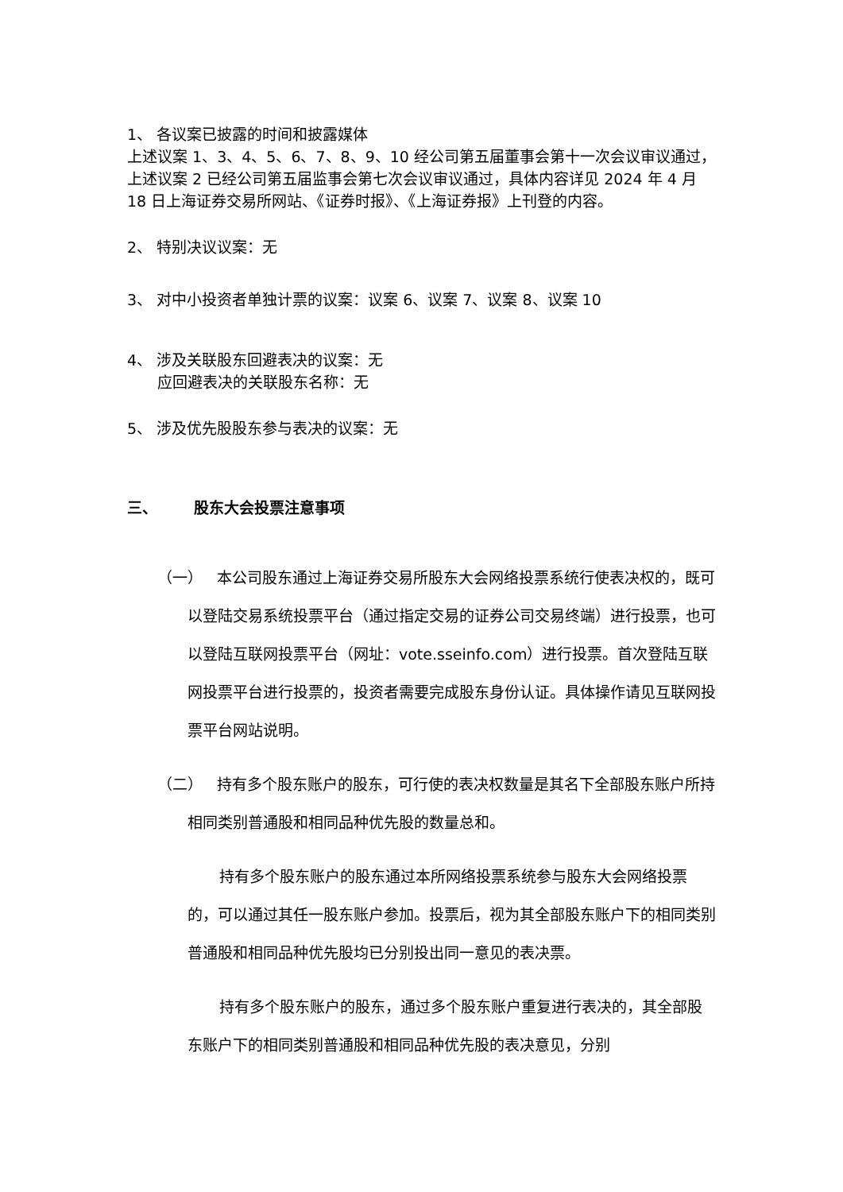1、 各议案已披露的时间和披露媒体
上述议案 1、3、4、5、6、7、8、9、10 经公司第五届董事会第十一次会议审议通过，上述议案 2 已经公司第五届监事会第七次会议审议通过，具体内容详见 2024 年 4 月 18 日上海证券交易所网站、《证券时报》、《上海证券报》上刊登的内容。
2、 特别决议议案：无
3、 对中小投资者单独计票的议案：议案 6、议案 7、议案 8、议案 10
4、 涉及关联股东回避表决的议案：无
应回避表决的关联股东名称：无
5、 涉及优先股股东参与表决的议案：无
三、 股东大会投票注意事项
（一） 本公司股东通过上海证券交易所股东大会网络投票系统行使表决权的，既可以登陆交易系统投票平台（通过指定交易的证券公司交易终端）进行投票，也可以登陆互联网投票平台（网址：vote.sseinfo.com）进行投票。首次登陆互联网投票平台进行投票的，投资者需要完成股东身份认证。具体操作请见互联网投票平台网站说明。
（二） 持有多个股东账户的股东，可行使的表决权数量是其名下全部股东账户所持相同类别普通股和相同品种优先股的数量总和。
持有多个股东账户的股东通过本所网络投票系统参与股东大会网络投票的，可以通过其任一股东账户参加。投票后，视为其全部股东账户下的相同类别普通股和相同品种优先股均已分别投出同一意见的表决票。
持有多个股东账户的股东，通过多个股东账户重复进行表决的，其全部股东账户下的相同类别普通股和相同品种优先股的表决意见，分别